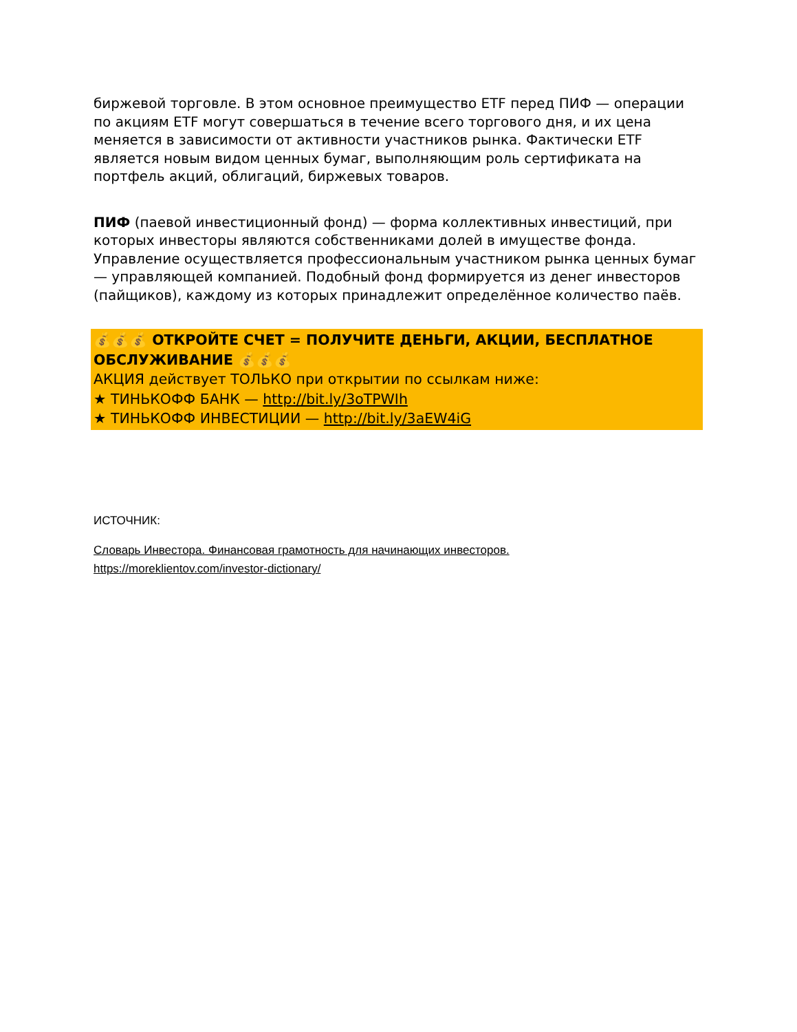биржевой торговле. В этом основное преимущество ETF перед ПИФ — операции по акциям ETF могут совершаться в течение всего торгового дня, и их цена меняется в зависимости от активности участников рынка. Фактически ETF является новым видом ценных бумаг, выполняющим роль сертификата на портфель акций, облигаций, биржевых товаров.
ПИФ (паевой инвестиционный фонд) — форма коллективных инвестиций, при которых инвесторы являются собственниками долей в имуществе фонда. Управление осуществляется профессиональным участником рынка ценных бумаг — управляющей компанией. Подобный фонд формируется из денег инвесторов (пайщиков), каждому из которых принадлежит определённое количество паёв.
💰💰💰 ОТКРОЙТЕ СЧЕТ = ПОЛУЧИТЕ ДЕНЬГИ, АКЦИИ, БЕСПЛАТНОЕ ОБСЛУЖИВАНИЕ 💰💰💰
АКЦИЯ действует ТОЛЬКО при открытии по ссылкам ниже:
★ ТИНЬКОФФ БАНК — http://bit.ly/3oTPWIh
★ ТИНЬКОФФ ИНВЕСТИЦИИ — http://bit.ly/3aEW4iG
ИСТОЧНИК:
Словарь Инвестора. Финансовая грамотность для начинающих инвесторов.
https://moreklientov.com/investor-dictionary/